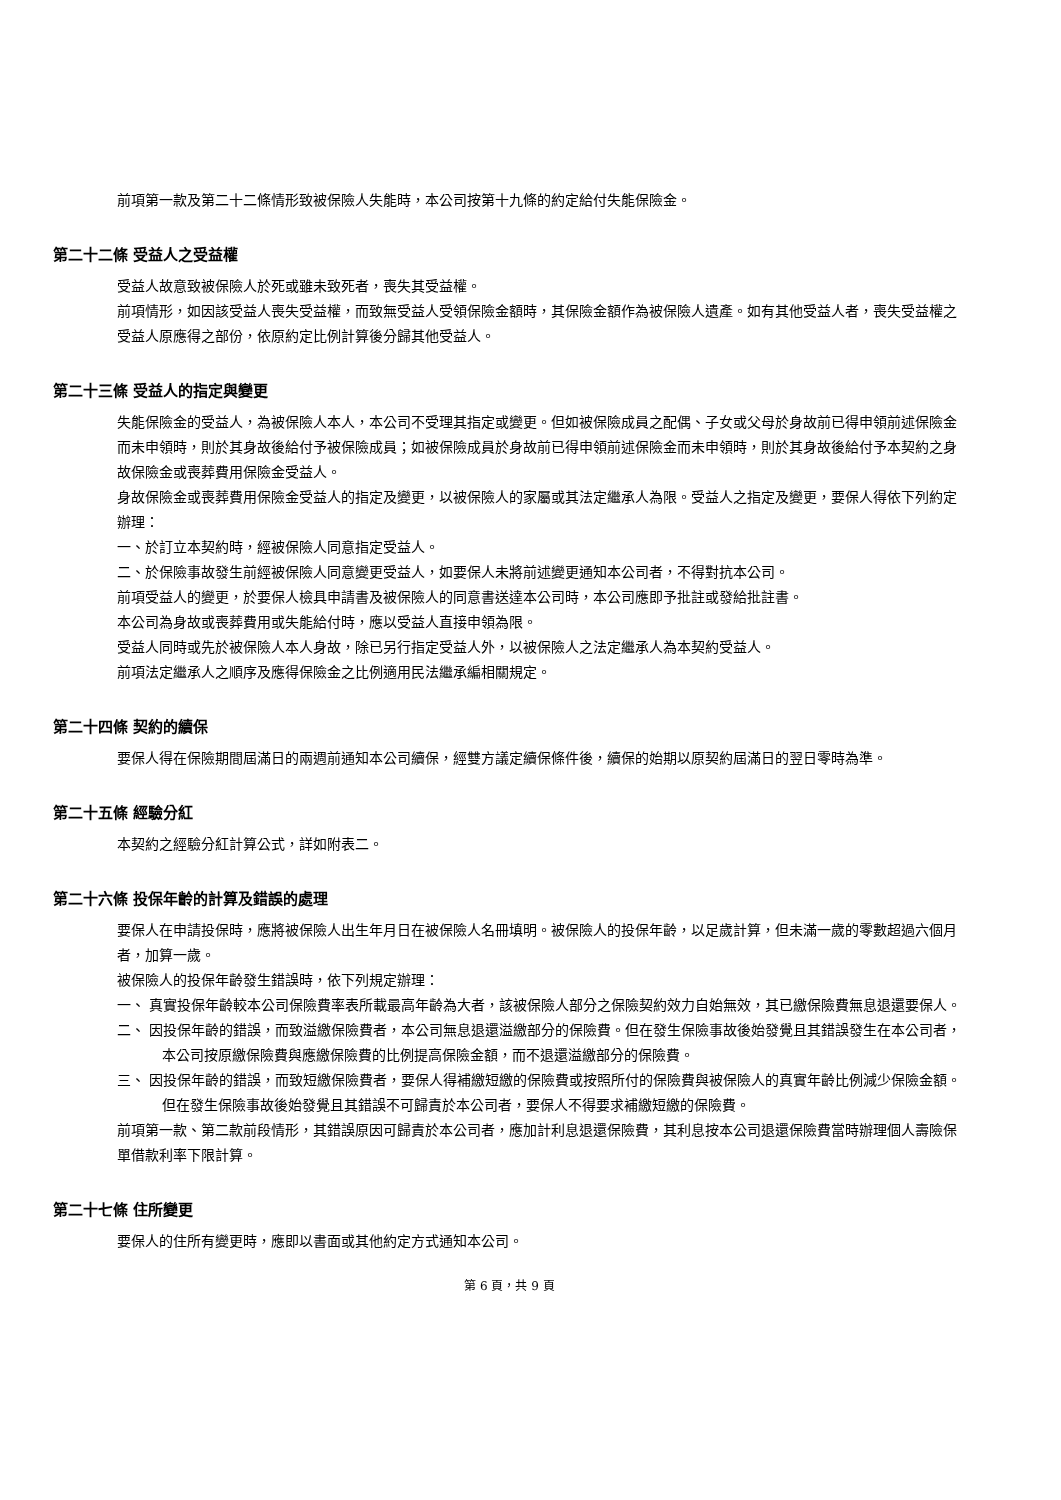前項第一款及第二十二條情形致被保險人失能時，本公司按第十九條的約定給付失能保險金。
第二十二條 受益人之受益權
受益人故意致被保險人於死或雖未致死者，喪失其受益權。
前項情形，如因該受益人喪失受益權，而致無受益人受領保險金額時，其保險金額作為被保險人遺產。如有其他受益人者，喪失受益權之受益人原應得之部份，依原約定比例計算後分歸其他受益人。
第二十三條 受益人的指定與變更
失能保險金的受益人，為被保險人本人，本公司不受理其指定或變更。但如被保險成員之配偶、子女或父母於身故前已得申領前述保險金而未申領時，則於其身故後給付予被保險成員；如被保險成員於身故前已得申領前述保險金而未申領時，則於其身故後給付予本契約之身故保險金或喪葬費用保險金受益人。
身故保險金或喪葬費用保險金受益人的指定及變更，以被保險人的家屬或其法定繼承人為限。受益人之指定及變更，要保人得依下列約定辦理：
一、於訂立本契約時，經被保險人同意指定受益人。
二、於保險事故發生前經被保險人同意變更受益人，如要保人未將前述變更通知本公司者，不得對抗本公司。
前項受益人的變更，於要保人檢具申請書及被保險人的同意書送達本公司時，本公司應即予批註或發給批註書。
本公司為身故或喪葬費用或失能給付時，應以受益人直接申領為限。
受益人同時或先於被保險人本人身故，除已另行指定受益人外，以被保險人之法定繼承人為本契約受益人。
前項法定繼承人之順序及應得保險金之比例適用民法繼承編相關規定。
第二十四條 契約的續保
要保人得在保險期間屆滿日的兩週前通知本公司續保，經雙方議定續保條件後，續保的始期以原契約屆滿日的翌日零時為準。
第二十五條 經驗分紅
本契約之經驗分紅計算公式，詳如附表二。
第二十六條 投保年齡的計算及錯誤的處理
要保人在申請投保時，應將被保險人出生年月日在被保險人名冊填明。被保險人的投保年齡，以足歲計算，但未滿一歲的零數超過六個月者，加算一歲。
被保險人的投保年齡發生錯誤時，依下列規定辦理：
一、 真實投保年齡較本公司保險費率表所載最高年齡為大者，該被保險人部分之保險契約效力自始無效，其已繳保險費無息退還要保人。
二、 因投保年齡的錯誤，而致溢繳保險費者，本公司無息退還溢繳部分的保險費。但在發生保險事故後始發覺且其錯誤發生在本公司者，本公司按原繳保險費與應繳保險費的比例提高保險金額，而不退還溢繳部分的保險費。
三、 因投保年齡的錯誤，而致短繳保險費者，要保人得補繳短繳的保險費或按照所付的保險費與被保險人的真實年齡比例減少保險金額。但在發生保險事故後始發覺且其錯誤不可歸責於本公司者，要保人不得要求補繳短繳的保險費。
前項第一款、第二款前段情形，其錯誤原因可歸責於本公司者，應加計利息退還保險費，其利息按本公司退還保險費當時辦理個人壽險保單借款利率下限計算。
第二十七條 住所變更
要保人的住所有變更時，應即以書面或其他約定方式通知本公司。
第 6 頁，共 9 頁